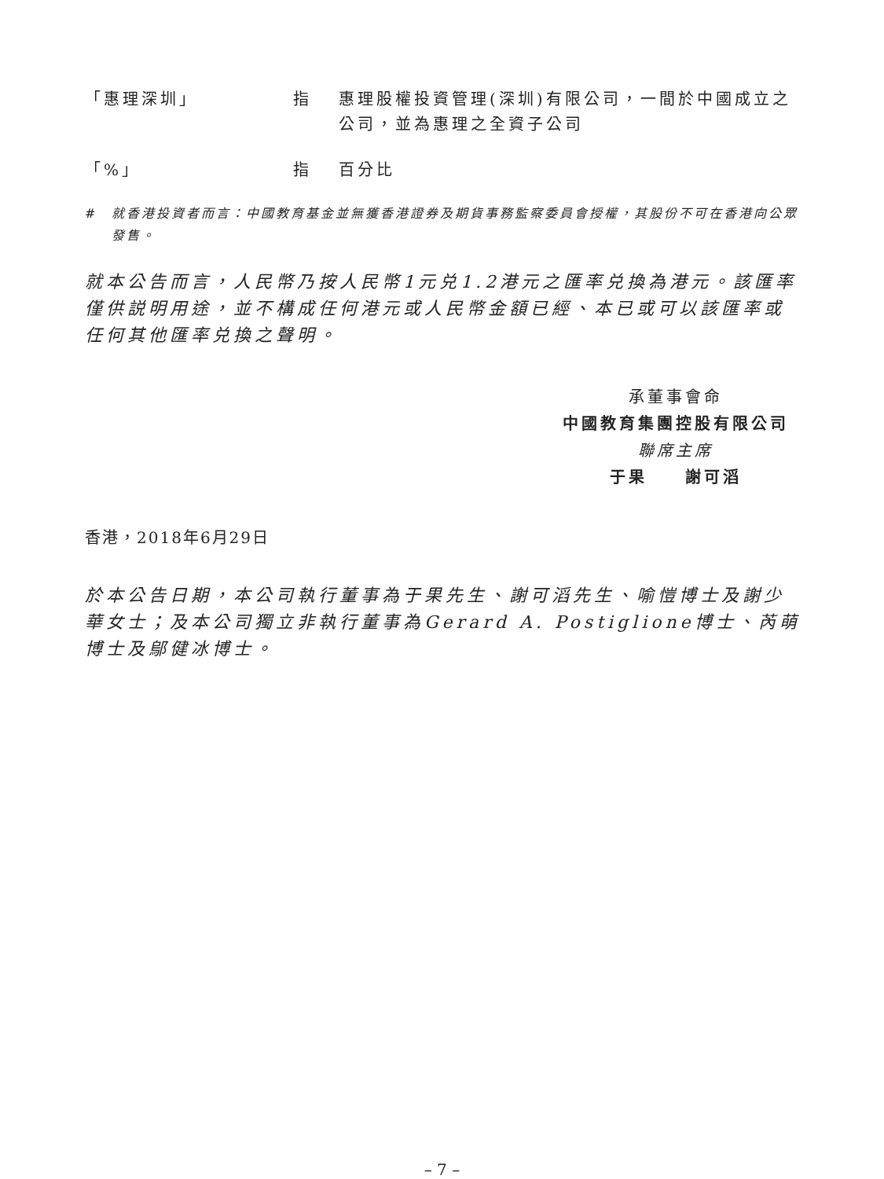「惠理深圳」 指 惠理股權投資管理(深圳)有限公司，一間於中國成立之公司，並為惠理之全資子公司
「%」 指 百分比
# 就香港投資者而言：中國教育基金並無獲香港證券及期貨事務監察委員會授權，其股份不可在香港向公眾發售。
就本公告而言，人民幣乃按人民幣1元兑1.2港元之匯率兑換為港元。該匯率僅供説明用途，並不構成任何港元或人民幣金額已經、本已或可以該匯率或任何其他匯率兑換之聲明。
承董事會命
中國教育集團控股有限公司
聯席主席
于果　　謝可滔
香港，2018年6月29日
於本公告日期，本公司執行董事為于果先生、謝可滔先生、喻愷博士及謝少華女士；及本公司獨立非執行董事為Gerard A. Postiglione博士、芮萌博士及鄔健冰博士。
– 7 –